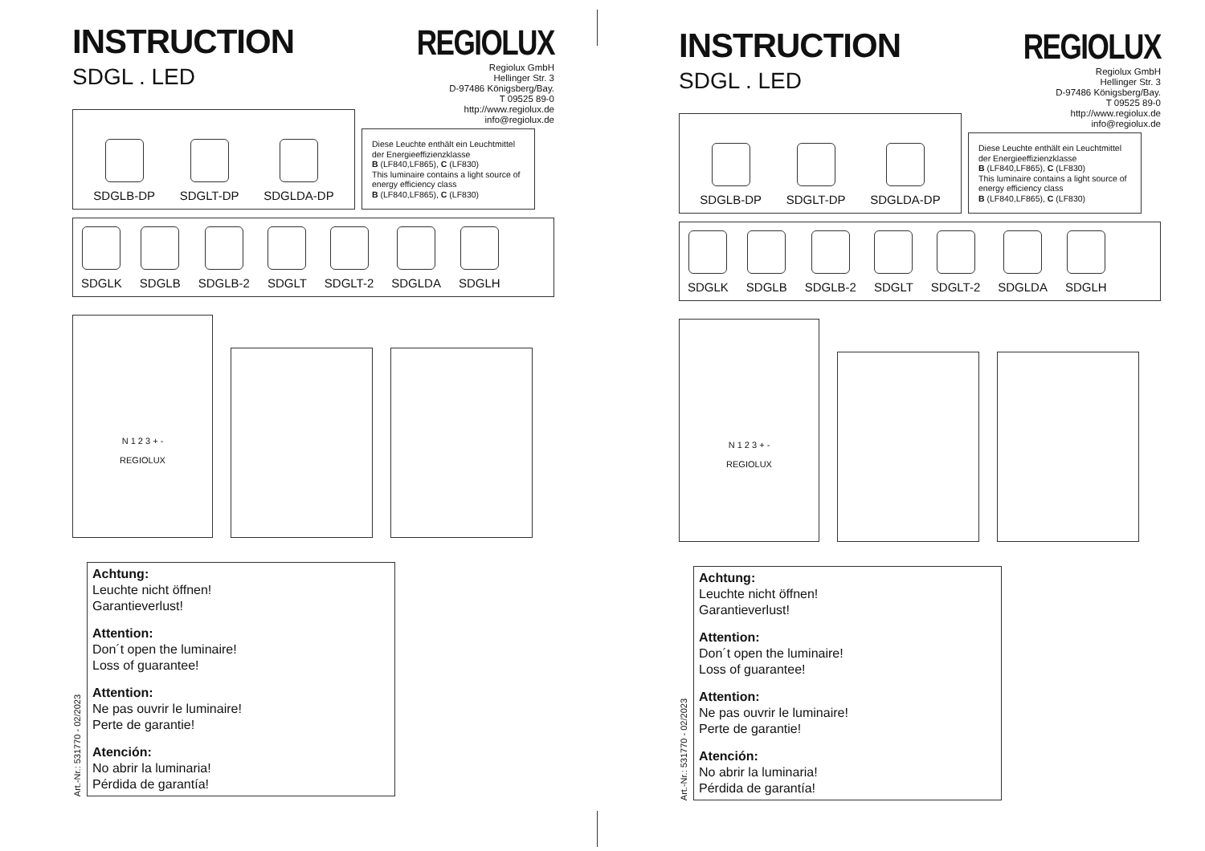INSTRUCTION
SDGL . LED
REGIOLUX
Regiolux GmbH
Hellinger Str. 3
D-97486 Königsberg/Bay.
T 09525 89-0
http://www.regiolux.de
info@regiolux.de
SDGLB-DP
SDGLT-DP
SDGLDA-DP
Diese Leuchte enthält ein Leuchtmittel der Energieeffizienzklasse
B (LF840,LF865), C (LF830)
This luminaire contains a light source of energy efficiency class
B (LF840,LF865), C (LF830)
SDGLK
SDGLB
SDGLB-2
SDGLT
SDGLT-2
SDGLDA
SDGLH
N 1 2 3 + -
REGIOLUX
Art.-Nr.: 531770 - 02/2023
Achtung:
Leuchte nicht öffnen!
Garantieverlust!
Attention:
Don´t open the luminaire!
Loss of guarantee!
Attention:
Ne pas ouvrir le luminaire!
Perte de garantie!
Atención:
No abrir la luminaria!
Pérdida de garantía!
INSTRUCTION
SDGL . LED
REGIOLUX
Regiolux GmbH
Hellinger Str. 3
D-97486 Königsberg/Bay.
T 09525 89-0
http://www.regiolux.de
info@regiolux.de
SDGLB-DP
SDGLT-DP
SDGLDA-DP
Diese Leuchte enthält ein Leuchtmittel der Energieeffizienzklasse
B (LF840,LF865), C (LF830)
This luminaire contains a light source of energy efficiency class
B (LF840,LF865), C (LF830)
SDGLK
SDGLB
SDGLB-2
SDGLT
SDGLT-2
SDGLDA
SDGLH
N 1 2 3 + -
REGIOLUX
Art.-Nr.: 531770 - 02/2023
Achtung:
Leuchte nicht öffnen!
Garantieverlust!
Attention:
Don´t open the luminaire!
Loss of guarantee!
Attention:
Ne pas ouvrir le luminaire!
Perte de garantie!
Atención:
No abrir la luminaria!
Pérdida de garantía!